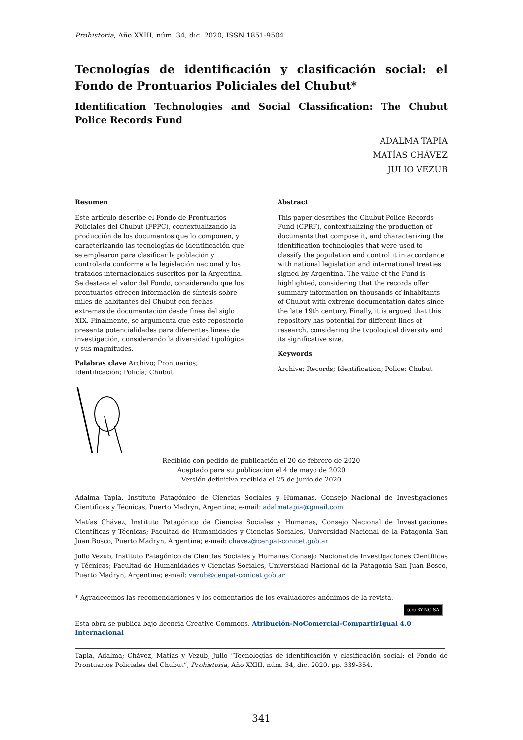Prohistoria, Año XXIII, núm. 34, dic. 2020, ISSN 1851-9504
Tecnologías de identificación y clasificación social: el Fondo de Prontuarios Policiales del Chubut*
Identification Technologies and Social Classification: The Chubut Police Records Fund
ADALMA TAPIA
MATÍAS CHÁVEZ
JULIO VEZUB
Resumen
Este artículo describe el Fondo de Prontuarios Policiales del Chubut (FPPC), contextualizando la producción de los documentos que lo componen, y caracterizando las tecnologías de identificación que se emplearon para clasificar la población y controlarla conforme a la legislación nacional y los tratados internacionales suscritos por la Argentina. Se destaca el valor del Fondo, considerando que los prontuarios ofrecen información de síntesis sobre miles de habitantes del Chubut con fechas extremas de documentación desde fines del siglo XIX. Finalmente, se argumenta que este repositorio presenta potencialidades para diferentes líneas de investigación, considerando la diversidad tipológica y sus magnitudes.
Palabras clave Archivo; Prontuarios; Identificación; Policía; Chubut
Abstract
This paper describes the Chubut Police Records Fund (CPRF), contextualizing the production of documents that compose it, and characterizing the identification technologies that were used to classify the population and control it in accordance with national legislation and international treaties signed by Argentina. The value of the Fund is highlighted, considering that the records offer summary information on thousands of inhabitants of Chubut with extreme documentation dates since the late 19th century. Finally, it is argued that this repository has potential for different lines of research, considering the typological diversity and its significative size.
Keywords
Archive; Records; Identification; Police; Chubut
Recibido con pedido de publicación el 20 de febrero de 2020
Aceptado para su publicación el 4 de mayo de 2020
Versión definitiva recibida el 25 de junio de 2020
Adalma Tapia, Instituto Patagónico de Ciencias Sociales y Humanas, Consejo Nacional de Investigaciones Científicas y Técnicas, Puerto Madryn, Argentina; e-mail: adalmatapia@gmail.com
Matías Chávez, Instituto Patagónico de Ciencias Sociales y Humanas, Consejo Nacional de Investigaciones Científicas y Técnicas; Facultad de Humanidades y Ciencias Sociales, Universidad Nacional de la Patagonia San Juan Bosco, Puerto Madryn, Argentina; e-mail: chavez@cenpat-conicet.gob.ar
Julio Vezub, Instituto Patagónico de Ciencias Sociales y Humanas Consejo Nacional de Investigaciones Científicas y Técnicas; Facultad de Humanidades y Ciencias Sociales, Universidad Nacional de la Patagonia San Juan Bosco, Puerto Madryn, Argentina; e-mail: vezub@cenpat-conicet.gob.ar
* Agradecemos las recomendaciones y los comentarios de los evaluadores anónimos de la revista.
(cc) BY-NC-SA
Esta obra se publica bajo licencia Creative Commons. Atribución-NoComercial-CompartirIgual 4.0 Internacional
Tapia, Adalma; Chávez, Matías y Vezub, Julio “Tecnologías de identificación y clasificación social: el Fondo de Prontuarios Policiales del Chubut”, Prohistoria, Año XXIII, núm. 34, dic. 2020, pp. 339-354.
341